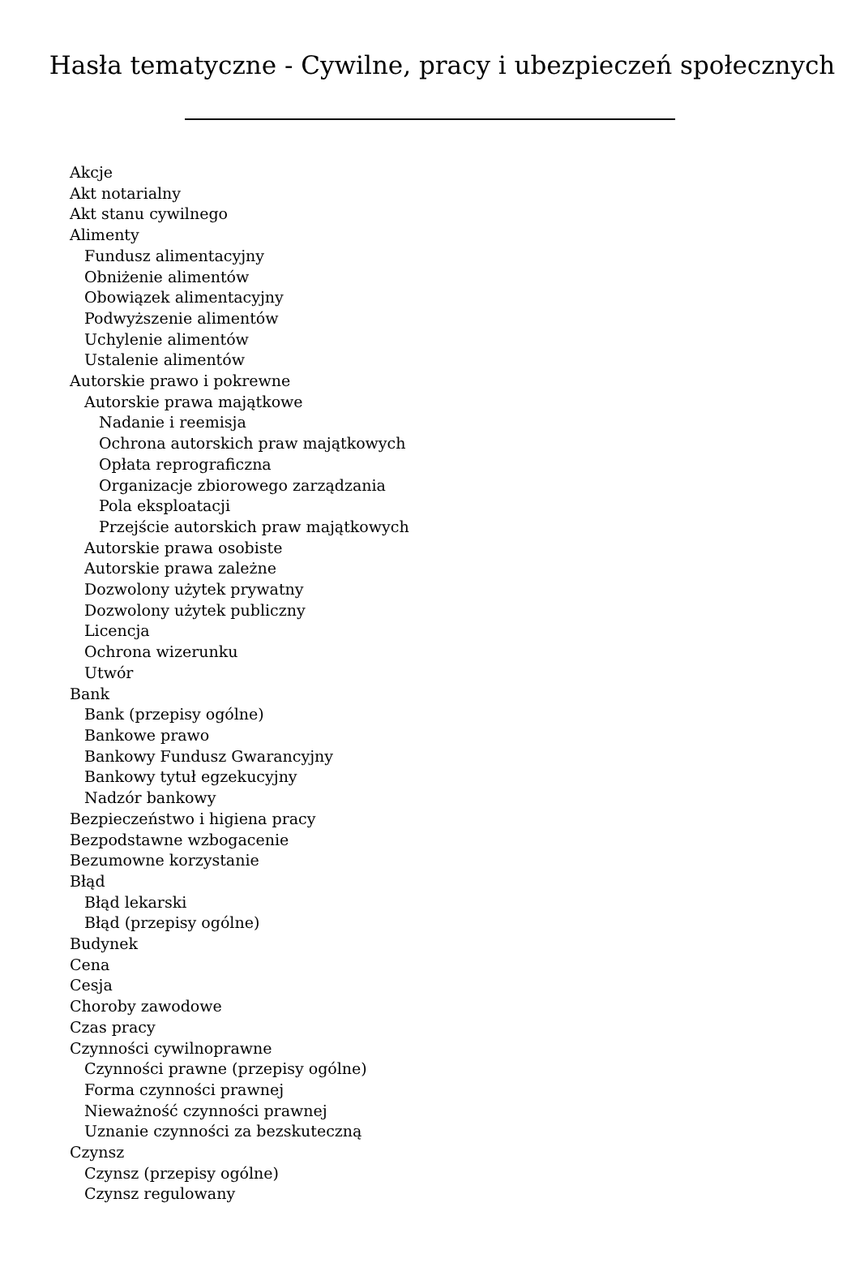Hasła tematyczne - Cywilne, pracy i ubezpieczeń społecznych
Akcje
Akt notarialny
Akt stanu cywilnego
Alimenty
Fundusz alimentacyjny
Obniżenie alimentów
Obowiązek alimentacyjny
Podwyższenie alimentów
Uchylenie alimentów
Ustalenie alimentów
Autorskie prawo i pokrewne
Autorskie prawa majątkowe
Nadanie i reemisja
Ochrona autorskich praw majątkowych
Opłata reprograficzna
Organizacje zbiorowego zarządzania
Pola eksploatacji
Przejście autorskich praw majątkowych
Autorskie prawa osobiste
Autorskie prawa zależne
Dozwolony użytek prywatny
Dozwolony użytek publiczny
Licencja
Ochrona wizerunku
Utwór
Bank
Bank (przepisy ogólne)
Bankowe prawo
Bankowy Fundusz Gwarancyjny
Bankowy tytuł egzekucyjny
Nadzór bankowy
Bezpieczeństwo i higiena pracy
Bezpodstawne wzbogacenie
Bezumowne korzystanie
Błąd
Błąd lekarski
Błąd (przepisy ogólne)
Budynek
Cena
Cesja
Choroby zawodowe
Czas pracy
Czynności cywilnoprawne
Czynności prawne (przepisy ogólne)
Forma czynności prawnej
Nieważność czynności prawnej
Uznanie czynności za bezskuteczną
Czynsz
Czynsz (przepisy ogólne)
Czynsz regulowany